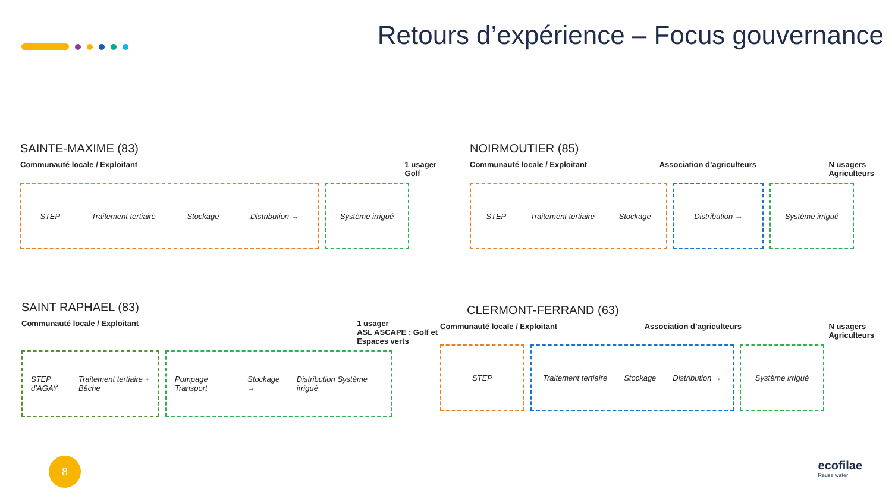Retours d’expérience – Focus gouvernance
SAINTE-MAXIME (83)
Communauté locale / Exploitant 1 usager
Golf
STEP Traitement tertiaire Stockage Distribution → Système irrigué
NOIRMOUTIER (85)
Communauté locale / Exploitant Association d’agriculteurs N usagers
Agriculteurs
STEP Traitement tertiaire Stockage Distribution → Système irrigué
SAINT RAPHAEL (83)
Communauté locale / Exploitant 1 usager
ASL ASCAPE : Golf et
Espaces verts
STEP d’AGAY Traitement tertiaire + Bâche
Pompage Transport Stockage → Distribution Système irrigué
CLERMONT-FERRAND (63)
Communauté locale / Exploitant Association d’agriculteurs N usagers
Agriculteurs
STEP Traitement tertiaire Stockage Distribution →
Système irrigué
8
ecofilae
Reuse water